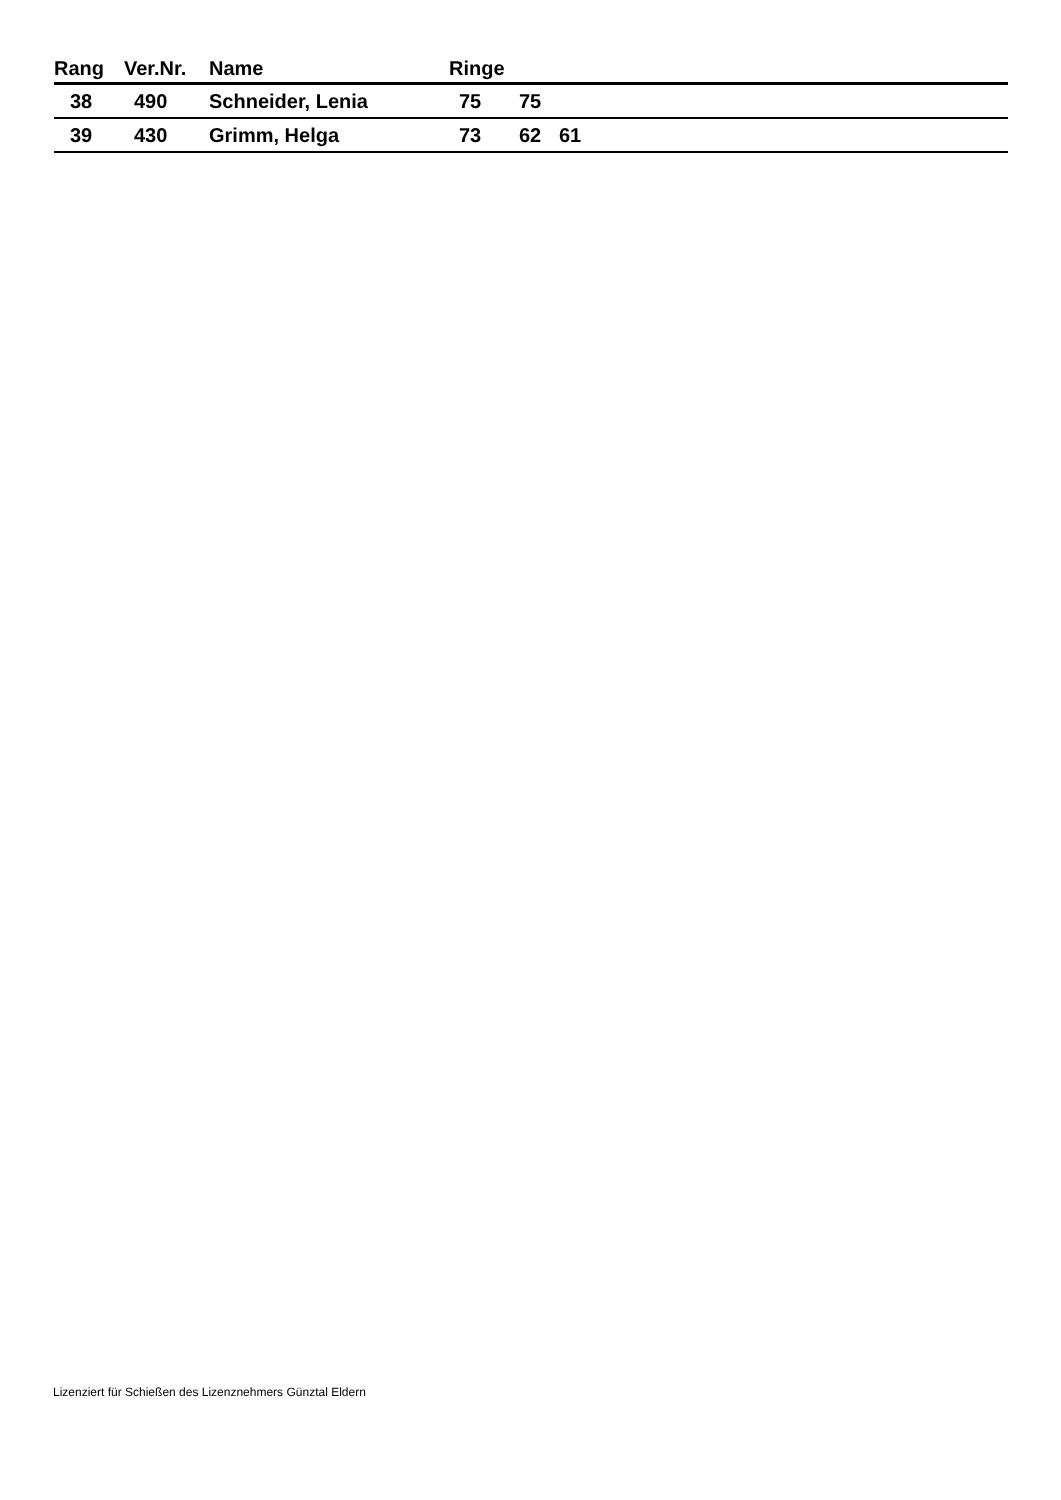| Rang | Ver.Nr. | Name | Ringe | | | |
| --- | --- | --- | --- | --- | --- | --- |
| 38 | 490 | Schneider, Lenia | 75 | 75 | | |
| 39 | 430 | Grimm, Helga | 73 | 62 | 61 | |
Lizenziert für Schießen des Lizenznehmers Günztal Eldern